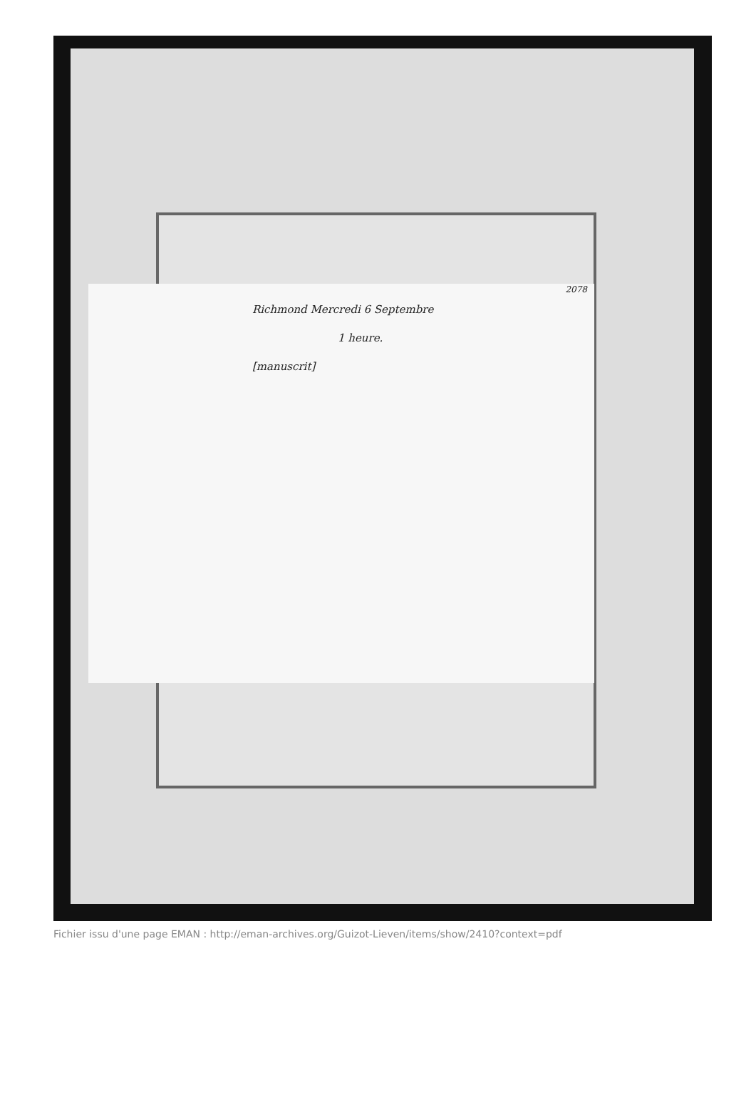2078
Richmond Mercredi 6 Septembre
1 heure.
[manuscrit]
Fichier issu d'une page EMAN : http://eman-archives.org/Guizot-Lieven/items/show/2410?context=pdf